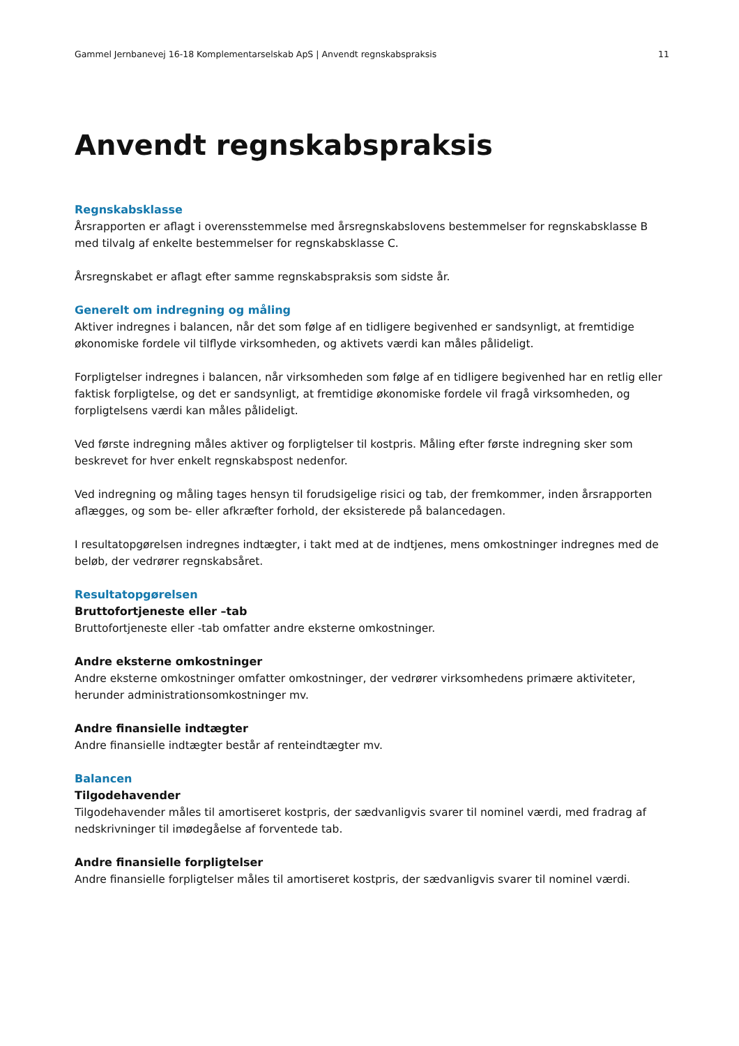Gammel Jernbanevej 16-18 Komplementarselskab ApS | Anvendt regnskabspraksis 11
Anvendt regnskabspraksis
Regnskabsklasse
Årsrapporten er aflagt i overensstemmelse med årsregnskabslovens bestemmelser for regnskabsklasse B med tilvalg af enkelte bestemmelser for regnskabsklasse C.
Årsregnskabet er aflagt efter samme regnskabspraksis som sidste år.
Generelt om indregning og måling
Aktiver indregnes i balancen, når det som følge af en tidligere begivenhed er sandsynligt, at fremtidige økonomiske fordele vil tilflyde virksomheden, og aktivets værdi kan måles pålideligt.
Forpligtelser indregnes i balancen, når virksomheden som følge af en tidligere begivenhed har en retlig eller faktisk forpligtelse, og det er sandsynligt, at fremtidige økonomiske fordele vil fragå virksomheden, og forpligtelsens værdi kan måles pålideligt.
Ved første indregning måles aktiver og forpligtelser til kostpris. Måling efter første indregning sker som beskrevet for hver enkelt regnskabspost nedenfor.
Ved indregning og måling tages hensyn til forudsigelige risici og tab, der fremkommer, inden årsrapporten aflægges, og som be- eller afkræfter forhold, der eksisterede på balancedagen.
I resultatopgørelsen indregnes indtægter, i takt med at de indtjenes, mens omkostninger indregnes med de beløb, der vedrører regnskabsåret.
Resultatopgørelsen
Bruttofortjeneste eller –tab
Bruttofortjeneste eller -tab omfatter andre eksterne omkostninger.
Andre eksterne omkostninger
Andre eksterne omkostninger omfatter omkostninger, der vedrører virksomhedens primære aktiviteter, herunder administrationsomkostninger mv.
Andre finansielle indtægter
Andre finansielle indtægter består af renteindtægter mv.
Balancen
Tilgodehavender
Tilgodehavender måles til amortiseret kostpris, der sædvanligvis svarer til nominel værdi, med fradrag af nedskrivninger til imødegåelse af forventede tab.
Andre finansielle forpligtelser
Andre finansielle forpligtelser måles til amortiseret kostpris, der sædvanligvis svarer til nominel værdi.